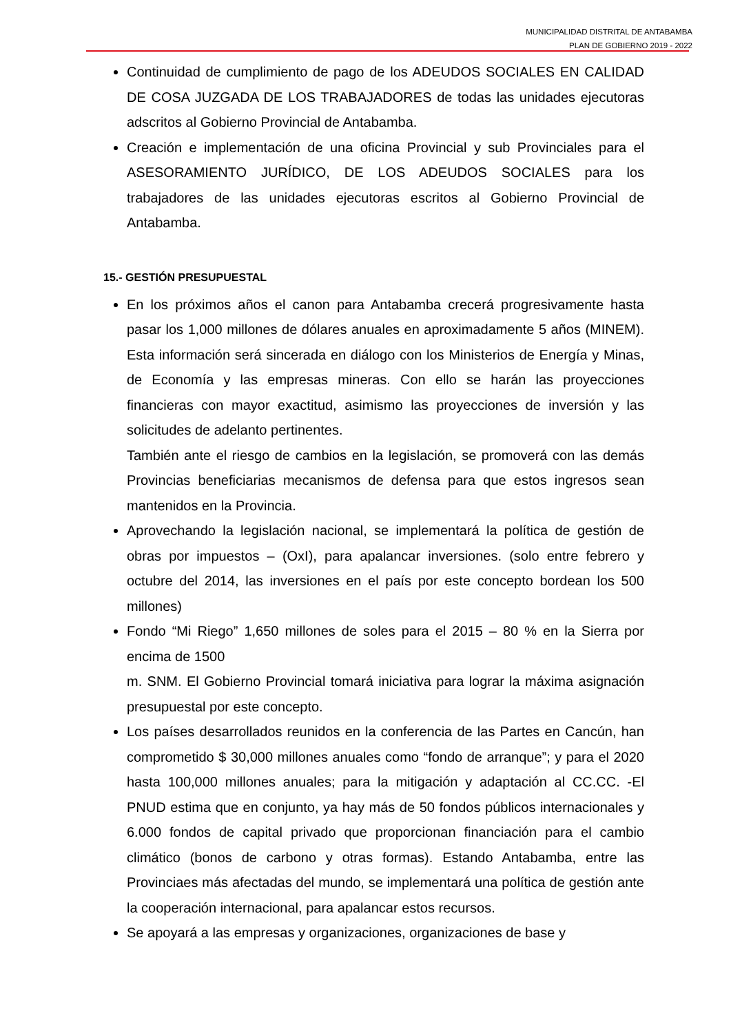MUNICIPALIDAD DISTRITAL DE ANTABAMBA
PLAN DE GOBIERNO 2019 - 2022
Continuidad de cumplimiento de pago de los ADEUDOS SOCIALES EN CALIDAD DE COSA JUZGADA DE LOS TRABAJADORES de todas las unidades ejecutoras adscritos al Gobierno Provincial de Antabamba.
Creación e implementación de una oficina Provincial y sub Provinciales para el ASESORAMIENTO JURÍDICO, DE LOS ADEUDOS SOCIALES para los trabajadores de las unidades ejecutoras escritos al Gobierno Provincial de Antabamba.
15.- GESTIÓN PRESUPUESTAL
En los próximos años el canon para Antabamba crecerá progresivamente hasta pasar los 1,000 millones de dólares anuales en aproximadamente 5 años (MINEM). Esta información será sincerada en diálogo con los Ministerios de Energía y Minas, de Economía y las empresas mineras. Con ello se harán las proyecciones financieras con mayor exactitud, asimismo las proyecciones de inversión y las solicitudes de adelanto pertinentes.
También ante el riesgo de cambios en la legislación, se promoverá con las demás Provincias beneficiarias mecanismos de defensa para que estos ingresos sean mantenidos en la Provincia.
Aprovechando la legislación nacional, se implementará la política de gestión de obras por impuestos – (OxI), para apalancar inversiones. (solo entre febrero y octubre del 2014, las inversiones en el país por este concepto bordean los 500 millones)
Fondo “Mi Riego” 1,650 millones de soles para el 2015 – 80 % en la Sierra por encima de 1500
m. SNM. El Gobierno Provincial tomará iniciativa para lograr la máxima asignación presupuestal por este concepto.
Los países desarrollados reunidos en la conferencia de las Partes en Cancún, han comprometido $ 30,000 millones anuales como “fondo de arranque”; y para el 2020 hasta 100,000 millones anuales; para la mitigación y adaptación al CC.CC. -El PNUD estima que en conjunto, ya hay más de 50 fondos públicos internacionales y 6.000 fondos de capital privado que proporcionan financiación para el cambio climático (bonos de carbono y otras formas). Estando Antabamba, entre las Provinciaes más afectadas del mundo, se implementará una política de gestión ante la cooperación internacional, para apalancar estos recursos.
Se apoyará a las empresas y organizaciones, organizaciones de base y